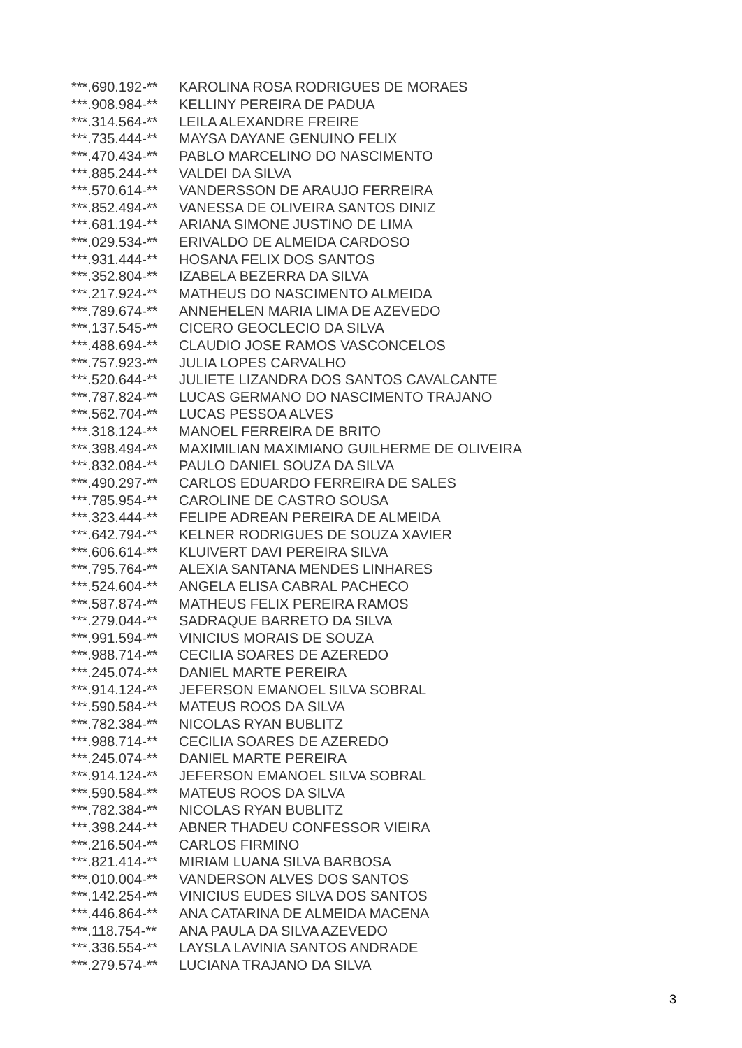| ***.690.192-** | KAROLINA ROSA RODRIGUES DE MORAES |
| ***.908.984-** | KELLINY PEREIRA DE PADUA |
| ***.314.564-** | LEILA ALEXANDRE FREIRE |
| ***.735.444-** | MAYSA DAYANE GENUINO FELIX |
| ***.470.434-** | PABLO MARCELINO DO NASCIMENTO |
| ***.885.244-** | VALDEI DA SILVA |
| ***.570.614-** | VANDERSSON DE ARAUJO FERREIRA |
| ***.852.494-** | VANESSA DE OLIVEIRA SANTOS DINIZ |
| ***.681.194-** | ARIANA SIMONE JUSTINO DE LIMA |
| ***.029.534-** | ERIVALDO DE ALMEIDA CARDOSO |
| ***.931.444-** | HOSANA FELIX DOS SANTOS |
| ***.352.804-** | IZABELA BEZERRA DA SILVA |
| ***.217.924-** | MATHEUS DO NASCIMENTO ALMEIDA |
| ***.789.674-** | ANNEHELEN MARIA LIMA DE AZEVEDO |
| ***.137.545-** | CICERO GEOCLECIO DA SILVA |
| ***.488.694-** | CLAUDIO JOSE RAMOS VASCONCELOS |
| ***.757.923-** | JULIA LOPES CARVALHO |
| ***.520.644-** | JULIETE LIZANDRA DOS SANTOS CAVALCANTE |
| ***.787.824-** | LUCAS GERMANO DO NASCIMENTO TRAJANO |
| ***.562.704-** | LUCAS PESSOA ALVES |
| ***.318.124-** | MANOEL FERREIRA DE BRITO |
| ***.398.494-** | MAXIMILIAN MAXIMIANO GUILHERME DE OLIVEIRA |
| ***.832.084-** | PAULO DANIEL SOUZA DA SILVA |
| ***.490.297-** | CARLOS EDUARDO FERREIRA DE SALES |
| ***.785.954-** | CAROLINE DE CASTRO SOUSA |
| ***.323.444-** | FELIPE ADREAN PEREIRA DE ALMEIDA |
| ***.642.794-** | KELNER RODRIGUES DE SOUZA XAVIER |
| ***.606.614-** | KLUIVERT DAVI PEREIRA SILVA |
| ***.795.764-** | ALEXIA SANTANA MENDES LINHARES |
| ***.524.604-** | ANGELA ELISA CABRAL PACHECO |
| ***.587.874-** | MATHEUS FELIX PEREIRA RAMOS |
| ***.279.044-** | SADRAQUE BARRETO DA SILVA |
| ***.991.594-** | VINICIUS MORAIS DE SOUZA |
| ***.988.714-** | CECILIA SOARES DE AZEREDO |
| ***.245.074-** | DANIEL MARTE PEREIRA |
| ***.914.124-** | JEFERSON EMANOEL SILVA SOBRAL |
| ***.590.584-** | MATEUS ROOS DA SILVA |
| ***.782.384-** | NICOLAS RYAN BUBLITZ |
| ***.988.714-** | CECILIA SOARES DE AZEREDO |
| ***.245.074-** | DANIEL MARTE PEREIRA |
| ***.914.124-** | JEFERSON EMANOEL SILVA SOBRAL |
| ***.590.584-** | MATEUS ROOS DA SILVA |
| ***.782.384-** | NICOLAS RYAN BUBLITZ |
| ***.398.244-** | ABNER THADEU CONFESSOR VIEIRA |
| ***.216.504-** | CARLOS FIRMINO |
| ***.821.414-** | MIRIAM LUANA SILVA BARBOSA |
| ***.010.004-** | VANDERSON ALVES DOS SANTOS |
| ***.142.254-** | VINICIUS EUDES SILVA DOS SANTOS |
| ***.446.864-** | ANA CATARINA DE ALMEIDA MACENA |
| ***.118.754-** | ANA PAULA DA SILVA AZEVEDO |
| ***.336.554-** | LAYSLA LAVINIA SANTOS ANDRADE |
| ***.279.574-** | LUCIANA TRAJANO DA SILVA |
3